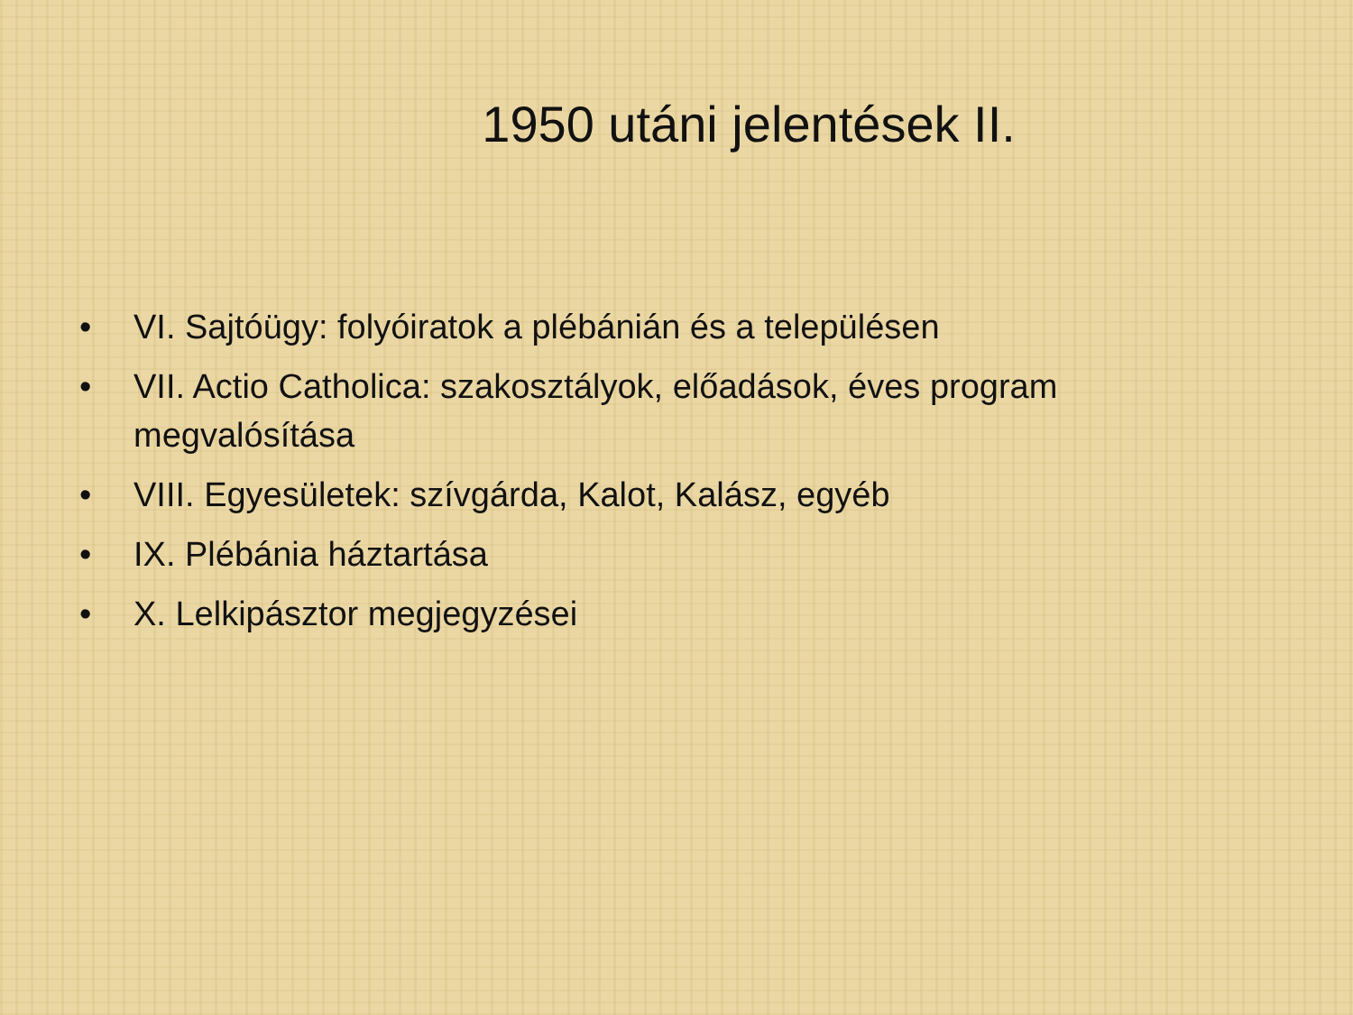1950 utáni jelentések II.
• VI. Sajtóügy: folyóiratok a plébánián és a településen
• VII. Actio Catholica: szakosztályok, előadások, éves program megvalósítása
• VIII. Egyesületek: szívgárda, Kalot, Kalász, egyéb
• IX. Plébánia háztartása
• X. Lelkipásztor megjegyzései